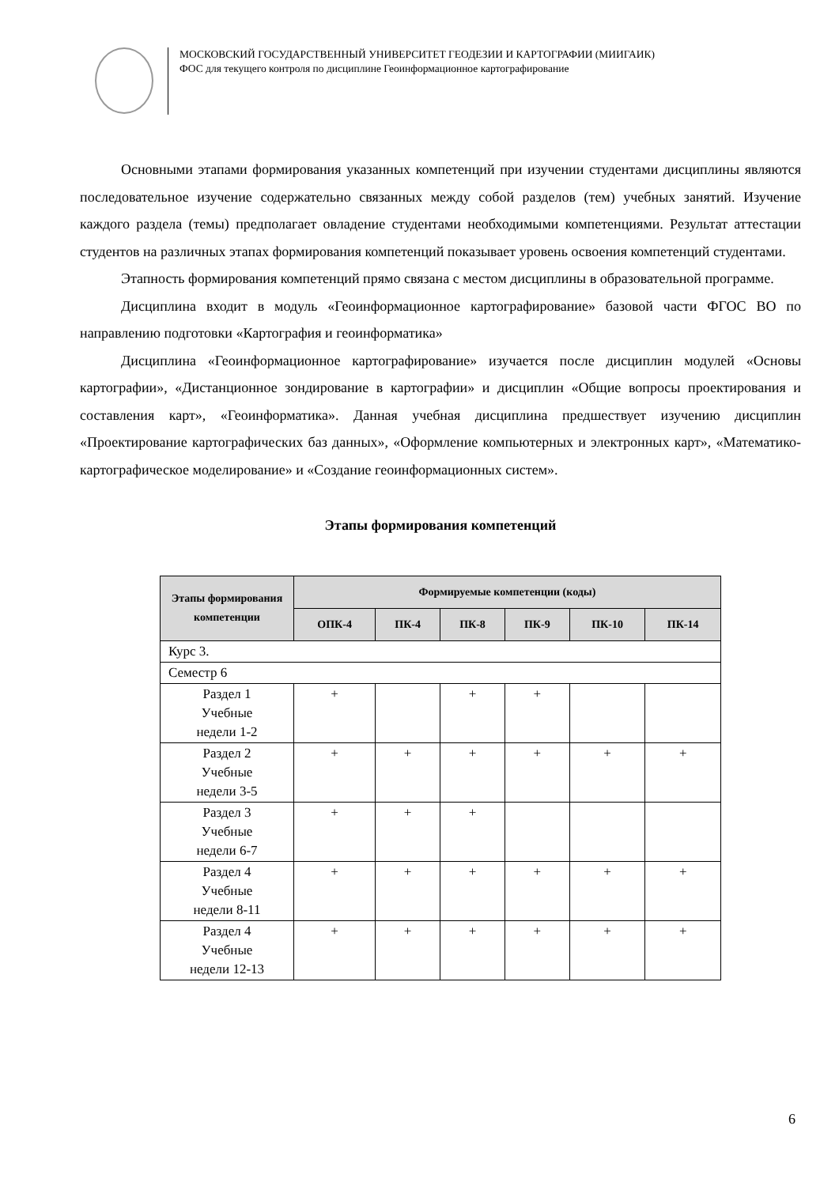МОСКОВСКИЙ ГОСУДАРСТВЕННЫЙ УНИВЕРСИТЕТ ГЕОДЕЗИИ И КАРТОГРАФИИ (МИИГАИК)
ФОС для текущего контроля по дисциплине Геоинформационное картографирование
Основными этапами формирования указанных компетенций при изучении студентами дисциплины являются последовательное изучение содержательно связанных между собой разделов (тем) учебных занятий. Изучение каждого раздела (темы) предполагает овладение студентами необходимыми компетенциями. Результат аттестации студентов на различных этапах формирования компетенций показывает уровень освоения компетенций студентами.
Этапность формирования компетенций прямо связана с местом дисциплины в образовательной программе.
Дисциплина входит в модуль «Геоинформационное картографирование» базовой части ФГОС ВО по направлению подготовки «Картография и геоинформатика»
Дисциплина «Геоинформационное картографирование» изучается после дисциплин модулей «Основы картографии», «Дистанционное зондирование в картографии» и дисциплин «Общие вопросы проектирования и составления карт», «Геоинформатика». Данная учебная дисциплина предшествует изучению дисциплин «Проектирование картографических баз данных», «Оформление компьютерных и электронных карт», «Математико-картографическое моделирование» и «Создание геоинформационных систем».
Этапы формирования компетенций
| Этапы формирования компетенции | Формируемые компетенции (коды) | | | | | |
| --- | --- | --- | --- | --- | --- | --- |
| | ОПК-4 | ПК-4 | ПК-8 | ПК-9 | ПК-10 | ПК-14 |
| Курс 3. | | | | | | |
| Семестр 6 | | | | | | |
| Раздел 1 Учебные недели 1-2 | + | | + | + | | |
| Раздел 2 Учебные недели 3-5 | + | + | + | + | + | + |
| Раздел 3 Учебные недели 6-7 | + | + | + | | | |
| Раздел 4 Учебные недели 8-11 | + | + | + | + | + | + |
| Раздел 4 Учебные недели 12-13 | + | + | + | + | + | + |
6